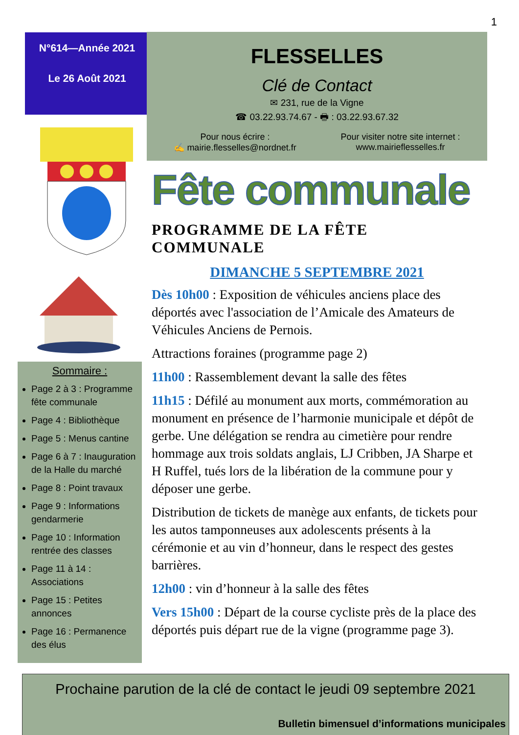1
N°614—Année 2021
Le 26 Août 2021
Sommaire :
Page 2 à 3 : Programme fête communale
Page 4 : Bibliothèque
Page 5 : Menus cantine
Page 6 à 7 : Inauguration de la Halle du marché
Page 8 : Point travaux
Page 9 : Informations gendarmerie
Page 10 : Information rentrée des classes
Page 11 à 14 : Associations
Page 15 : Petites annonces
Page 16 : Permanence des élus
FLESSELLES
Clé de Contact
✉ 231, rue de la Vigne
☎ 03.22.93.74.67 - 🖶 : 03.22.93.67.32
Pour nous écrire :
✍ mairie.flesselles@nordnet.fr
Pour visiter notre site internet :
www.mairieflesselles.fr
Fête communale
PROGRAMME DE LA FÊTE COMMUNALE
DIMANCHE 5 SEPTEMBRE 2021
Dès 10h00 : Exposition de véhicules anciens place des déportés avec l'association de l’Amicale des Amateurs de Véhicules Anciens de Pernois.
Attractions foraines (programme page 2)
11h00 : Rassemblement devant la salle des fêtes
11h15 : Défilé au monument aux morts, commémoration au monument en présence de l’harmonie municipale et dépôt de gerbe. Une délégation se rendra au cimetière pour rendre hommage aux trois soldats anglais, LJ Cribben, JA Sharpe et H Ruffel, tués lors de la libération de la commune pour y déposer une gerbe.
Distribution de tickets de manège aux enfants, de tickets pour les autos tamponneuses aux adolescents présents à la cérémonie et au vin d’honneur, dans le respect des gestes barrières.
12h00 : vin d’honneur à la salle des fêtes
Vers 15h00 : Départ de la course cycliste près de la place des déportés puis départ rue de la vigne (programme page 3).
Prochaine parution de la clé de contact le jeudi 09 septembre 2021
Bulletin bimensuel d’informations municipales